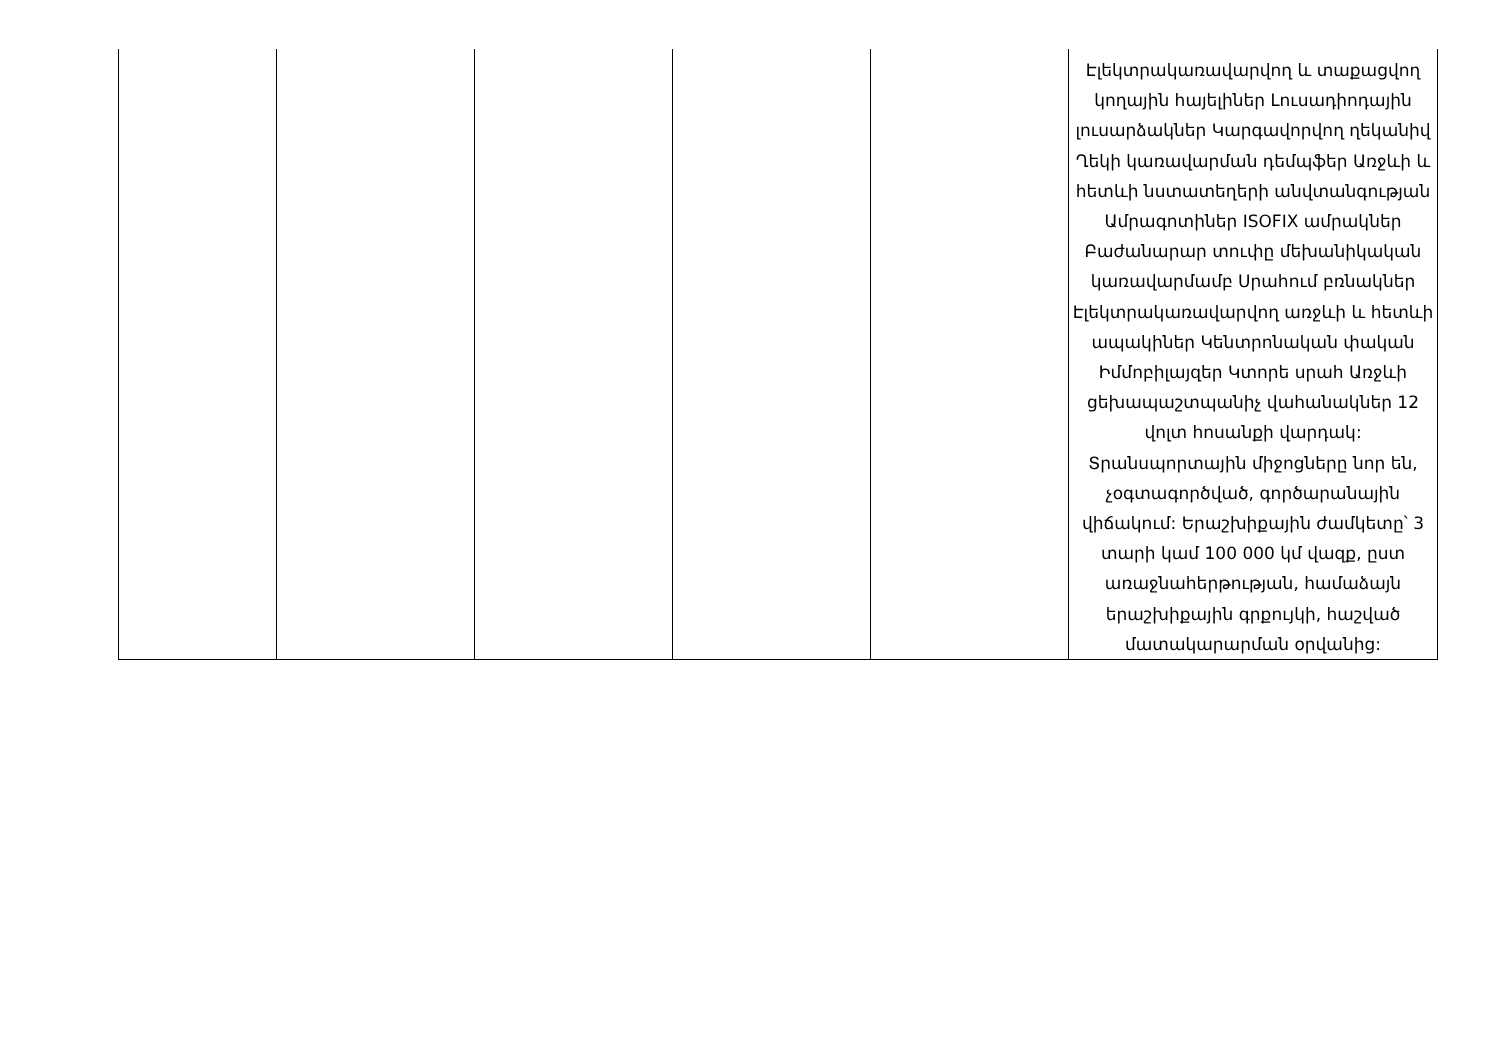| | | | | | Էլեկտրակառավարվող և տաքացվող կողային հայելիներ Լուսադիոդային լուսարձակներ Կարգավորվող ղեկանիվ Ղեկի կառավարման դեմպֆեր Առջևի և հետևի նստատեղերի անվտանգության Ամրագոտիներ ISOFIX ամրակներ Բաժանարար տուփը մեխանիկական կառավարմամբ Սրահում բռնակներ Էլեկտրակառավարվող առջևի և հետևի ապակիներ Կենտրոնական փական Իմմոբիլայզեր Կտորե սրահ Առջևի ցեխապաշտպանիչ վահանակներ 12 վոլտ հոսանքի վարդակ: Տրանսպորտային միջոցները նոր են, չօգտագործված, գործարանային վիճակում: Երաշխիքային ժամկետը՝ 3 տարի կամ 100 000 կմ վազք, ըստ առաջնահերթության, համաձայն երաշխիքային գրքույկի, հաշված մատակարարման օրվանից: |